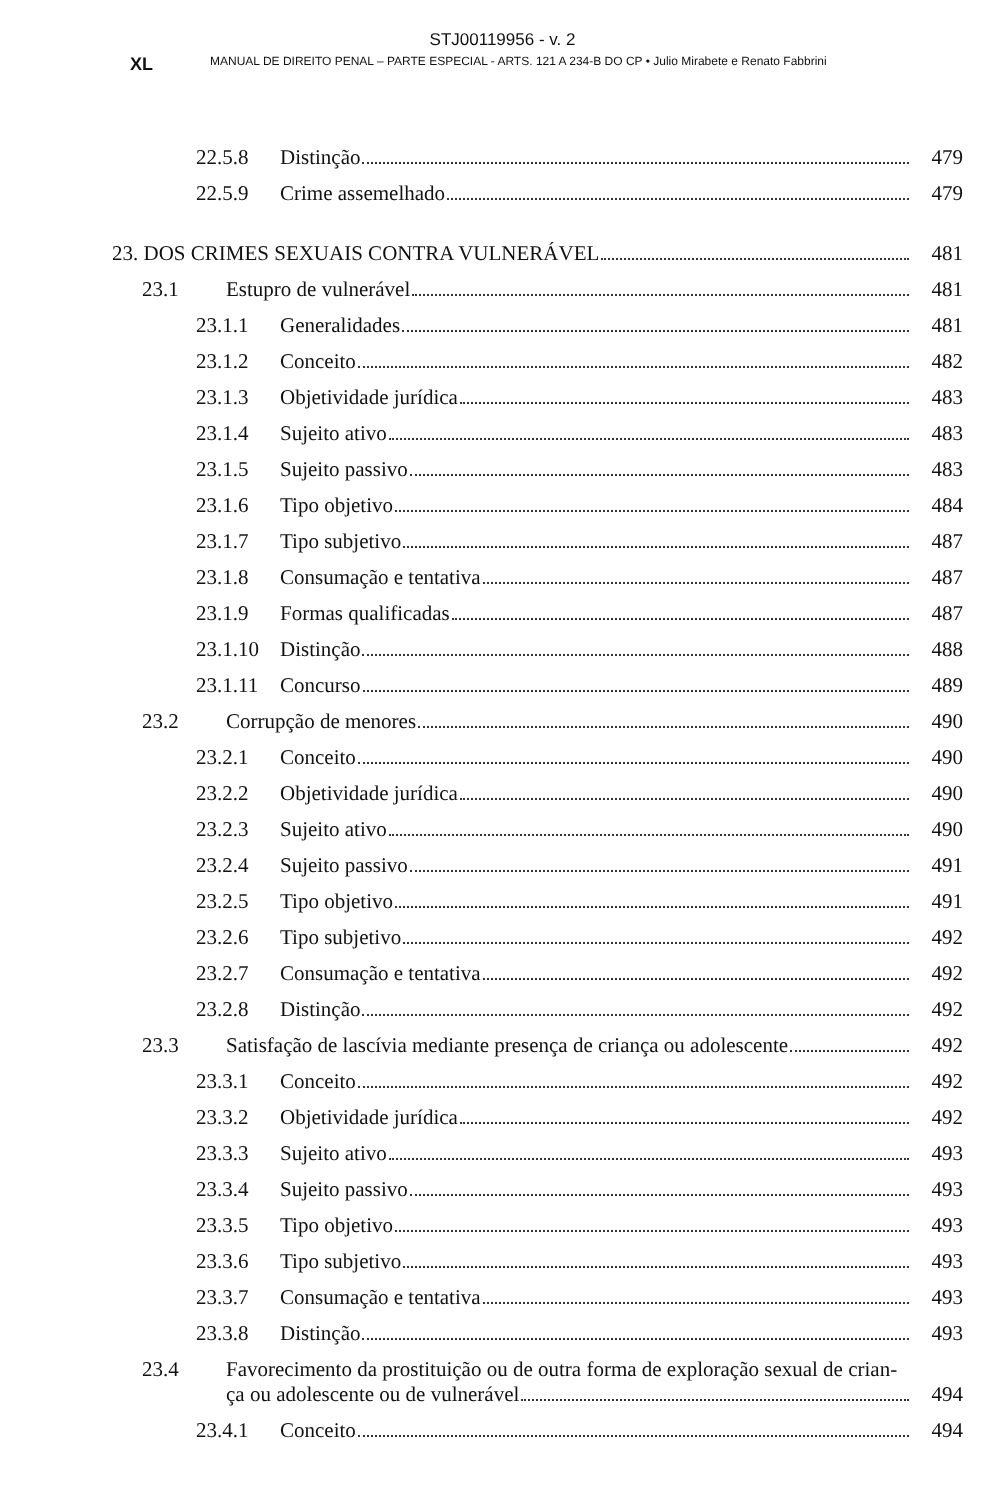STJ00119956 - v. 2
XL MANUAL DE DIREITO PENAL – PARTE ESPECIAL - ARTS. 121 A 234-B DO CP • Julio Mirabete e Renato Fabbrini
22.5.8 Distinção 479
22.5.9 Crime assemelhado 479
23. DOS CRIMES SEXUAIS CONTRA VULNERÁVEL 481
23.1 Estupro de vulnerável 481
23.1.1 Generalidades 481
23.1.2 Conceito 482
23.1.3 Objetividade jurídica 483
23.1.4 Sujeito ativo 483
23.1.5 Sujeito passivo 483
23.1.6 Tipo objetivo 484
23.1.7 Tipo subjetivo 487
23.1.8 Consumação e tentativa 487
23.1.9 Formas qualificadas 487
23.1.10 Distinção 488
23.1.11 Concurso 489
23.2 Corrupção de menores 490
23.2.1 Conceito 490
23.2.2 Objetividade jurídica 490
23.2.3 Sujeito ativo 490
23.2.4 Sujeito passivo 491
23.2.5 Tipo objetivo 491
23.2.6 Tipo subjetivo 492
23.2.7 Consumação e tentativa 492
23.2.8 Distinção 492
23.3 Satisfação de lascívia mediante presença de criança ou adolescente 492
23.3.1 Conceito 492
23.3.2 Objetividade jurídica 492
23.3.3 Sujeito ativo 493
23.3.4 Sujeito passivo 493
23.3.5 Tipo objetivo 493
23.3.6 Tipo subjetivo 493
23.3.7 Consumação e tentativa 493
23.3.8 Distinção 493
23.4 Favorecimento da prostituição ou de outra forma de exploração sexual de crian-
ça ou adolescente ou de vulnerável 494
23.4.1 Conceito 494